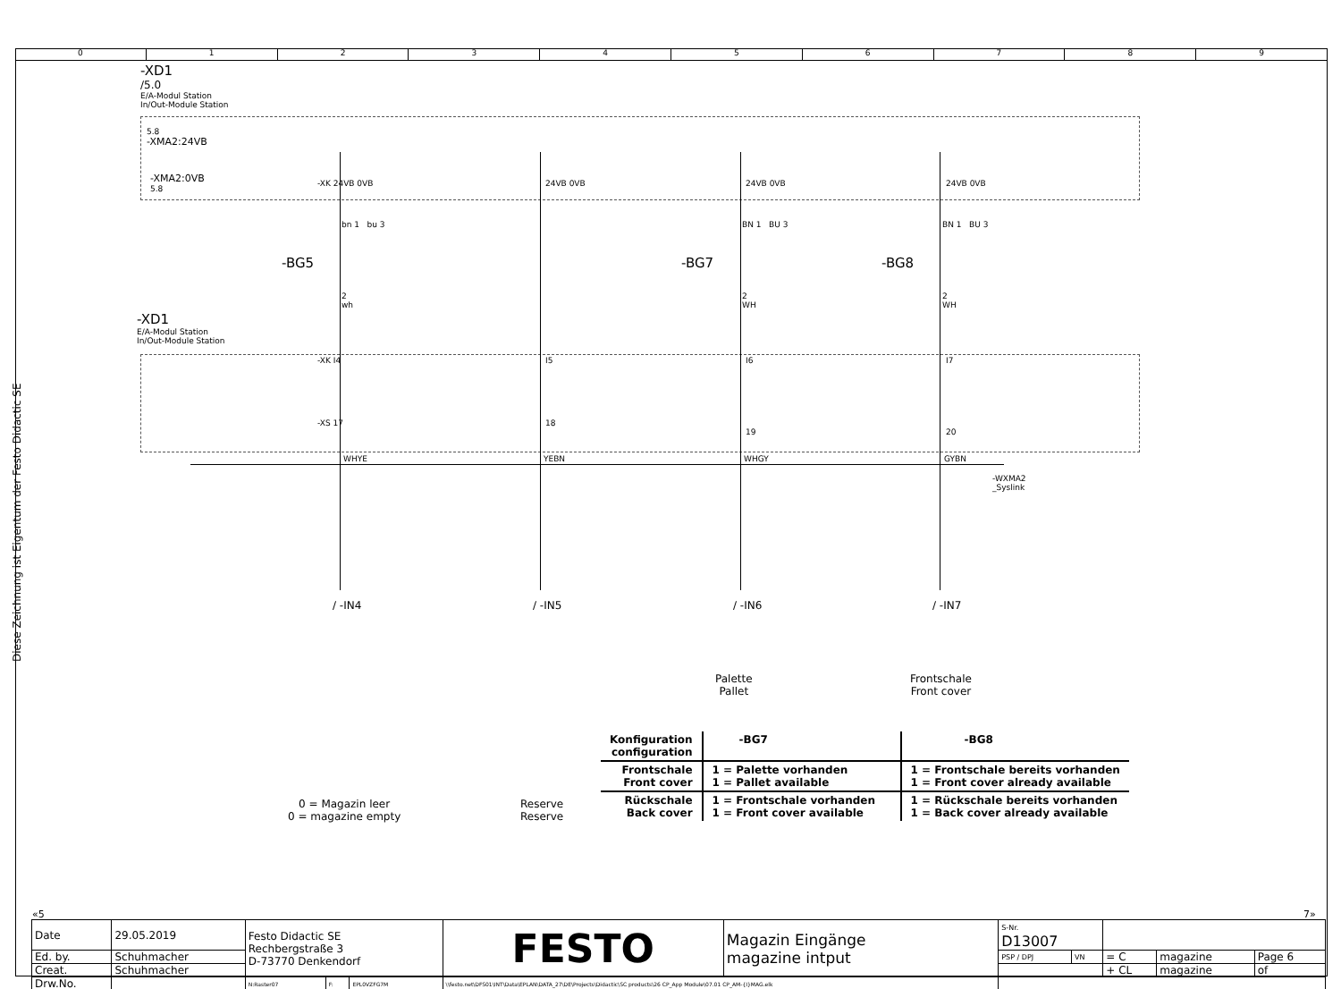0 1 2 3 4 5 6 7 8 9
Diese Zeichnung ist Eigentum der Festo Didactic SE
-XD1
/5.0
E/A-Modul Station
In/Out-Module Station
5.8
-XMA2:24VB
-XMA2:0VB
5.8
-XK 24VB 0VB 24VB 0VB 24VB 0VB 24VB 0VB
-BG5 -BG7 -BG8
bn 1 bu 3 BN 1 BU 3 BN 1 BU 3
2
wh
2
WH
2
WH
-XD1
E/A-Modul Station
In/Out-Module Station
-XK I4 I5 I6 I7
-XS 17 18
19 20
WHYE YEBN WHGY GYBN
-WXMA2
_Syslink
/ -IN4 / -IN5 / -IN6 / -IN7
Palette
Pallet
Frontschale
Front cover
0 = Magazin leer
0 = magazine empty
Reserve
Reserve
| Konfiguration configuration | -BG7 | -BG8 |
| Frontschale Front cover | 1 = Palette vorhanden 1 = Pallet available | 1 = Frontschale bereits vorhanden 1 = Front cover already available |
| Rückschale Back cover | 1 = Frontschale vorhanden 1 = Front cover available | 1 = Rückschale bereits vorhanden 1 = Back cover already available |
«5 7»
| Date | 29.05.2019 | Festo Didactic SE Rechbergstraße 3 D-73770 Denkendorf | | | FESTO | Magazin Eingänge magazine intput | S-Nr. D13007 | | | | |
| Ed. by. | Schuhmacher | | | | | | PSP / DPJ | VN | = C | magazine | Page 6 |
| Creat. | Schuhmacher | | | | | | | | + CL | magazine | of |
| Drw.No. | | N:Raster07 | F: | EPL0VZFG7M | \\festo.net\DFS01\INT\Data\EPLAN\DATA_27\DE\Projects\Didactic\SC products\26 CP_App Module\07.01 CP_AM-{I}MAG.elk | | | | | | |